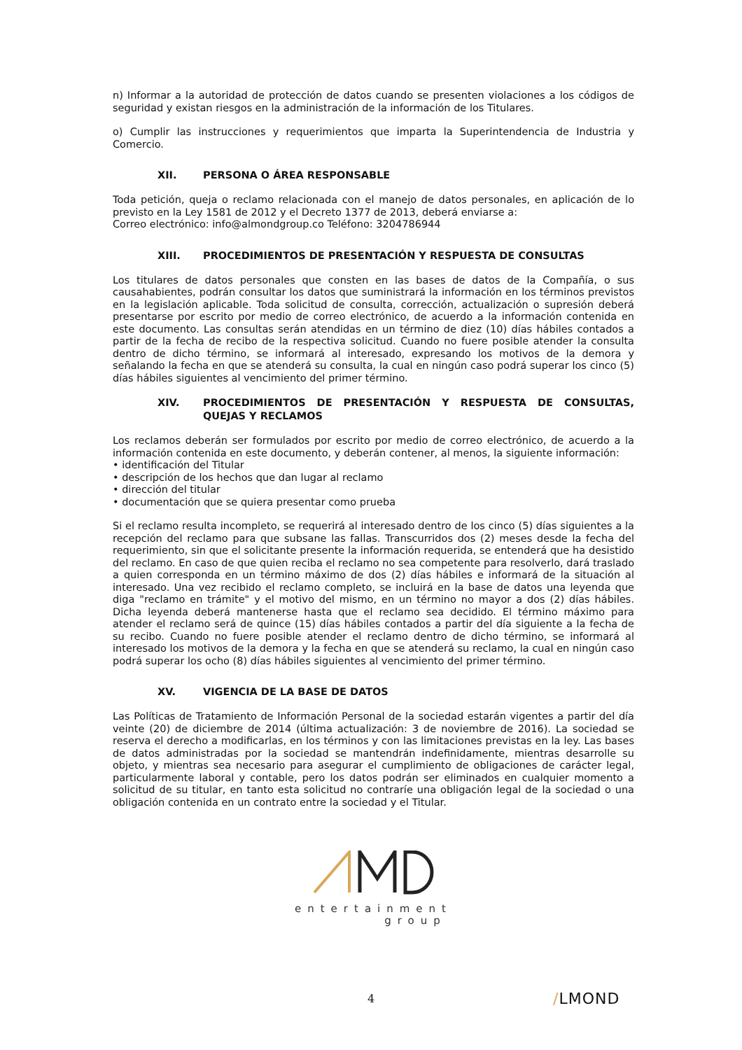n) Informar a la autoridad de protección de datos cuando se presenten violaciones a los códigos de seguridad y existan riesgos en la administración de la información de los Titulares.
o) Cumplir las instrucciones y requerimientos que imparta la Superintendencia de Industria y Comercio.
XII. PERSONA O ÁREA RESPONSABLE
Toda petición, queja o reclamo relacionada con el manejo de datos personales, en aplicación de lo previsto en la Ley 1581 de 2012 y el Decreto 1377 de 2013, deberá enviarse a:
Correo electrónico: info@almondgroup.co Teléfono: 3204786944
XIII. PROCEDIMIENTOS DE PRESENTACIÓN Y RESPUESTA DE CONSULTAS
Los titulares de datos personales que consten en las bases de datos de la Compañía, o sus causahabientes, podrán consultar los datos que suministrará la información en los términos previstos en la legislación aplicable. Toda solicitud de consulta, corrección, actualización o supresión deberá presentarse por escrito por medio de correo electrónico, de acuerdo a la información contenida en este documento. Las consultas serán atendidas en un término de diez (10) días hábiles contados a partir de la fecha de recibo de la respectiva solicitud. Cuando no fuere posible atender la consulta dentro de dicho término, se informará al interesado, expresando los motivos de la demora y señalando la fecha en que se atenderá su consulta, la cual en ningún caso podrá superar los cinco (5) días hábiles siguientes al vencimiento del primer término.
XIV. PROCEDIMIENTOS DE PRESENTACIÓN Y RESPUESTA DE CONSULTAS, QUEJAS Y RECLAMOS
Los reclamos deberán ser formulados por escrito por medio de correo electrónico, de acuerdo a la información contenida en este documento, y deberán contener, al menos, la siguiente información:
• identificación del Titular
• descripción de los hechos que dan lugar al reclamo
• dirección del titular
• documentación que se quiera presentar como prueba
Si el reclamo resulta incompleto, se requerirá al interesado dentro de los cinco (5) días siguientes a la recepción del reclamo para que subsane las fallas. Transcurridos dos (2) meses desde la fecha del requerimiento, sin que el solicitante presente la información requerida, se entenderá que ha desistido del reclamo. En caso de que quien reciba el reclamo no sea competente para resolverlo, dará traslado a quien corresponda en un término máximo de dos (2) días hábiles e informará de la situación al interesado. Una vez recibido el reclamo completo, se incluirá en la base de datos una leyenda que diga "reclamo en trámite" y el motivo del mismo, en un término no mayor a dos (2) días hábiles. Dicha leyenda deberá mantenerse hasta que el reclamo sea decidido. El término máximo para atender el reclamo será de quince (15) días hábiles contados a partir del día siguiente a la fecha de su recibo. Cuando no fuere posible atender el reclamo dentro de dicho término, se informará al interesado los motivos de la demora y la fecha en que se atenderá su reclamo, la cual en ningún caso podrá superar los ocho (8) días hábiles siguientes al vencimiento del primer término.
XV. VIGENCIA DE LA BASE DE DATOS
Las Políticas de Tratamiento de Información Personal de la sociedad estarán vigentes a partir del día veinte (20) de diciembre de 2014 (última actualización: 3 de noviembre de 2016). La sociedad se reserva el derecho a modificarlas, en los términos y con las limitaciones previstas en la ley. Las bases de datos administradas por la sociedad se mantendrán indefinidamente, mientras desarrolle su objeto, y mientras sea necesario para asegurar el cumplimiento de obligaciones de carácter legal, particularmente laboral y contable, pero los datos podrán ser eliminados en cualquier momento a solicitud de su titular, en tanto esta solicitud no contraríe una obligación legal de la sociedad o una obligación contenida en un contrato entre la sociedad y el Titular.
entertainment
group
4 /LMOND